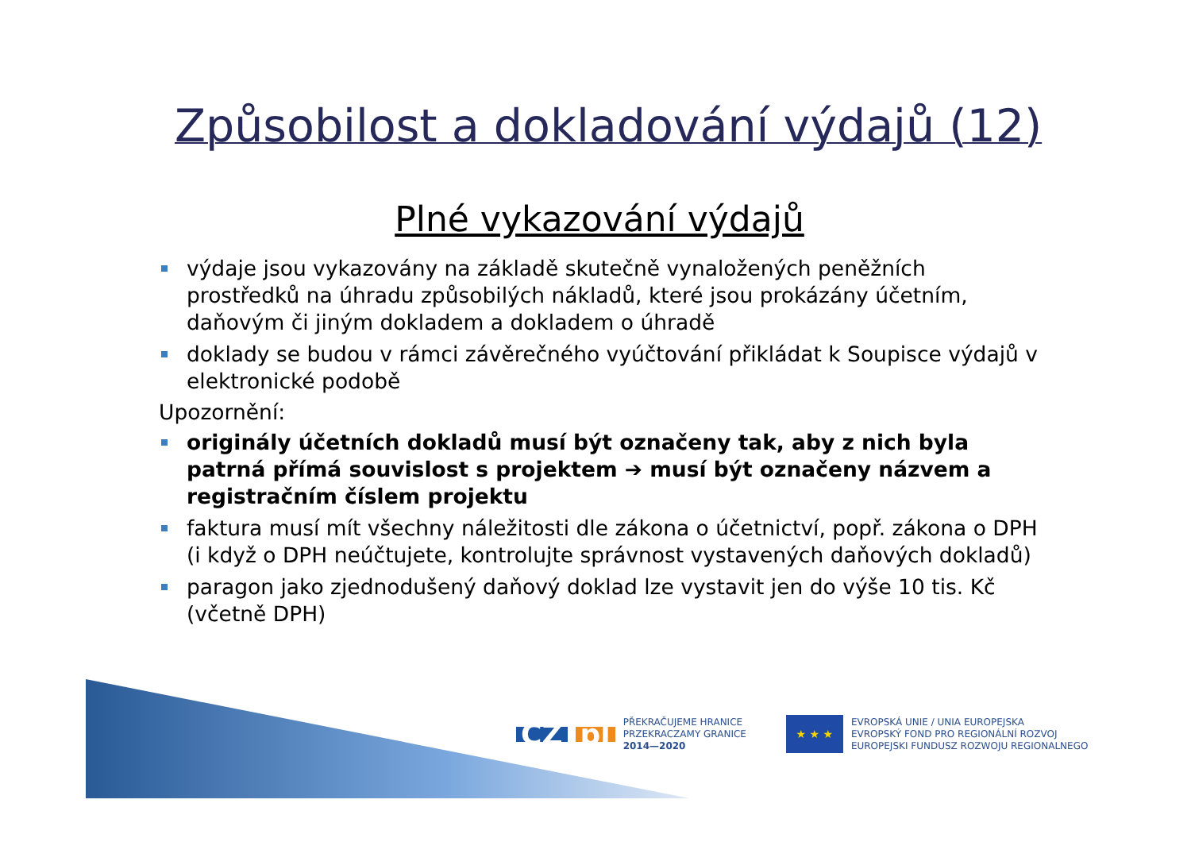Způsobilost a dokladování výdajů (12)
Plné vykazování výdajů
výdaje jsou vykazovány na základě skutečně vynaložených peněžních prostředků na úhradu způsobilých nákladů, které jsou prokázány účetním, daňovým či jiným dokladem a dokladem o úhradě
doklady se budou v rámci závěrečného vyúčtování přikládat k Soupisce výdajů v elektronické podobě
Upozornění:
originály účetních dokladů musí být označeny tak, aby z nich byla patrná přímá souvislost s projektem ➔ musí být označeny názvem a registračním číslem projektu
faktura musí mít všechny náležitosti dle zákona o účetnictví, popř. zákona o DPH (i když o DPH neúčtujete, kontrolujte správnost vystavených daňových dokladů)
paragon jako zjednodušený daňový doklad lze vystavit jen do výše 10 tis. Kč (včetně DPH)
CZ pl
PŘEKRAČUJEME HRANICE
PRZEKRACZAMY GRANICE
2014—2020
★ ★ ★
EVROPSKÁ UNIE / UNIA EUROPEJSKA
EVROPSKÝ FOND PRO REGIONÁLNÍ ROZVOJ
EUROPEJSKI FUNDUSZ ROZWOJU REGIONALNEGO